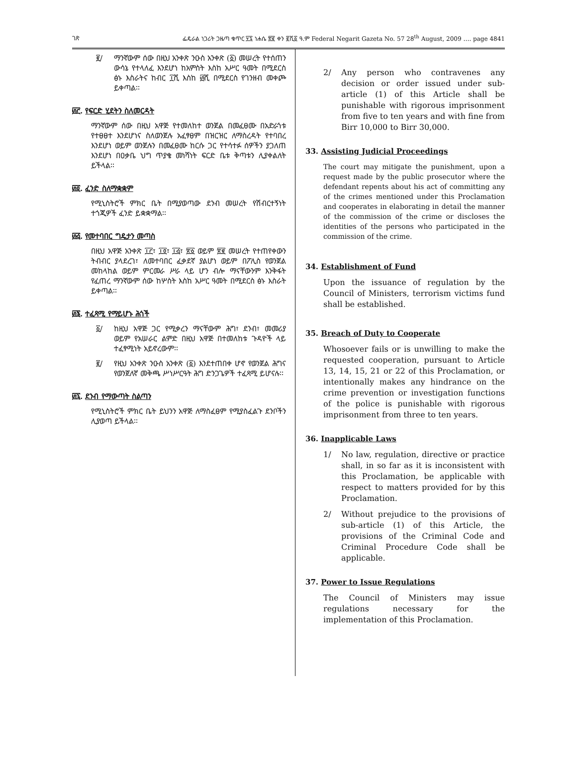ገጽ ፌዴራል ነጋሪት ጋዜጣ ቁጥር ፶፯ ነሐሴ ፳፪ ቀን ፪ሺ፩ ዓ.ም Federal Negarit Gazeta No. 57 28<sup>th</sup> August, 2009 …. page 4841
፪/ ማንኛውም ሰው በዚህ አንቀጽ ንዑስ አንቀጽ (፩) መሠረት የተሰጠን ውሳኔ የተላለፈ እንደሆነ ከአምስት እስከ አሥር ዓመት በሚደርስ ፅኑ እስራትና ከብር ፲ሺ እስከ ፴ሺ በሚደርስ የገንዘብ መቀጮ ይቀጣል፡፡
፴፫. የፍርድ ሂደትን ስለመርዳት
ማንኛውም ሰው በዚህ አዋጅ የተመለከተ ወንጀል በመፈፀሙ በአድራጎቱ የተፀፀተ እንደሆነና ስለወንጀሉ አፈፃፀም በዝርዝር ለማስረዳት የተባበረ እንደሆነ ወይም ወንጀሉን በመፈፀሙ ከርሱ ጋር የተሳተፉ ሰዎችን ያጋለጠ እንደሆነ በዐቃቤ ህግ ጥያቄ መነሻነት ፍርድ ቤቱ ቅጣቱን ሊያቀልለት ይችላል፡፡
፴፬. ፈንድ ስለማቋቋም
የሚኒስትሮች ምክር ቤት በሚያወጣው ደንብ መሠረት የሽብርተኝነት ተጎጂዎች ፈንድ ይቋቋማል፡፡
፴፭. የመተባበር ግዴታን መጣስ
በዚህ አዋጅ አንቀጽ ፲፫፣ ፲፬፣ ፲፭፣ ፳፩ ወይም ፳፪ መሠረት የተጠየቀውን ትብብር ያላደረገ፣ ለመተባበር ፈቃደኛ ያልሆነ ወይም በፖሊስ የወንጀል መከላከል ወይም ምርመራ ሥራ ላይ ሆን ብሎ ማናቸውንም እንቅፋት የፈጠረ ማንኛውም ሰው ከሦስት እስከ አሥር ዓመት በሚደርስ ፅኑ እስራት ይቀጣል፡፡
፴፮. ተፈጻሚ የማይሆኑ ሕጎች
፩/ ከዚህ አዋጅ ጋር የሚቃረን ማናቸውም ሕግ፣ ደንብ፣ መመሪያ ወይም የአሠራር ልምድ በዚህ አዋጅ በተመለከቱ ጉዳዮች ላይ ተፈፃሚነት አይኖረውም፡፡
፪/ የዚህ አንቀጽ ንዑስ አንቀጽ (፩) እንደተጠበቀ ሆኖ የወንጀል ሕግና የወንጀለኛ መቅጫ ሥነሥርዓት ሕግ ድንጋጌዎች ተፈጻሚ ይሆናሉ፡፡
፴፯. ደንብ የማውጣት ስልጣን
የሚኒስትሮች ምክር ቤት ይህንን አዋጅ ለማስፈፀም የሚያስፈልጉ ደንቦችን ሊያወጣ ይችላል፡፡
2/ Any person who contravenes any decision or order issued under sub-article (1) of this Article shall be punishable with rigorous imprisonment from five to ten years and with fine from Birr 10,000 to Birr 30,000.
33. Assisting Judicial Proceedings
The court may mitigate the punishment, upon a request made by the public prosecutor where the defendant repents about his act of committing any of the crimes mentioned under this Proclamation and cooperates in elaborating in detail the manner of the commission of the crime or discloses the identities of the persons who participated in the commission of the crime.
34. Establishment of Fund
Upon the issuance of regulation by the Council of Ministers, terrorism victims fund shall be established.
35. Breach of Duty to Cooperate
Whosoever fails or is unwilling to make the requested cooperation, pursuant to Article 13, 14, 15, 21 or 22 of this Proclamation, or intentionally makes any hindrance on the crime prevention or investigation functions of the police is punishable with rigorous imprisonment from three to ten years.
36. Inapplicable Laws
1/ No law, regulation, directive or practice shall, in so far as it is inconsistent with this Proclamation, be applicable with respect to matters provided for by this Proclamation.
2/ Without prejudice to the provisions of sub-article (1) of this Article, the provisions of the Criminal Code and Criminal Procedure Code shall be applicable.
37. Power to Issue Regulations
The Council of Ministers may issue regulations necessary for the implementation of this Proclamation.